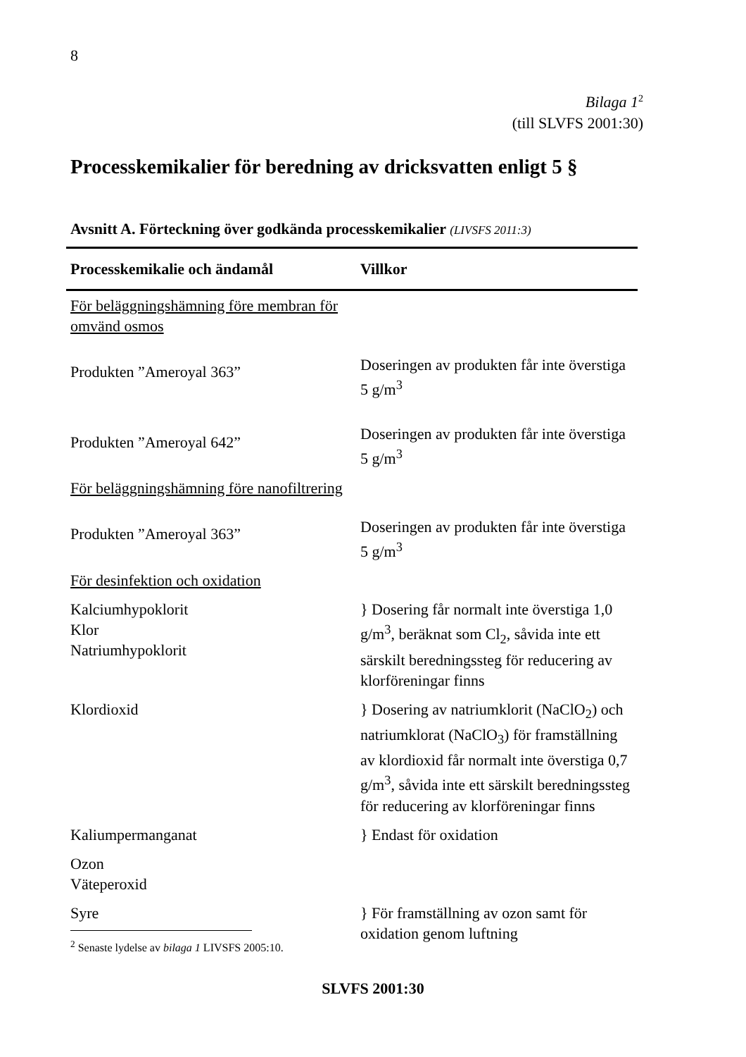8
Bilaga 1<sup>2</sup>
(till SLVFS 2001:30)
Processkemikalier för beredning av dricksvatten enligt 5 §
Avsnitt A. Förteckning över godkända processkemikalier (LIVSFS 2011:3)
| Processkemikalie och ändamål | Villkor |
| --- | --- |
| För beläggningshämning före membran för omvänd osmos | |
| Produkten ”Ameroyal 363” | Doseringen av produkten får inte överstiga 5 g/m<sup>3</sup> |
| Produkten ”Ameroyal 642” | Doseringen av produkten får inte överstiga 5 g/m<sup>3</sup> |
| För beläggningshämning före nanofiltrering | |
| Produkten ”Ameroyal 363” | Doseringen av produkten får inte överstiga 5 g/m<sup>3</sup> |
| För desinfektion och oxidation | |
| Kalciumhypoklorit Klor Natriumhypoklorit | } Dosering får normalt inte överstiga 1,0 g/m<sup>3</sup>, beräknat som Cl<sub>2</sub>, såvida inte ett särskilt beredningssteg för reducering av klorföreningar finns |
| Klordioxid | } Dosering av natriumklorit (NaClO<sub>2</sub>) och natriumklorat (NaClO<sub>3</sub>) för framställning av klordioxid får normalt inte överstiga 0,7 g/m<sup>3</sup>, såvida inte ett särskilt beredningssteg för reducering av klorföreningar finns |
| Kaliumpermanganat | } Endast för oxidation |
| Ozon Väteperoxid | |
| Syre | } För framställning av ozon samt för oxidation genom luftning |
<sup>2</sup> Senaste lydelse av bilaga 1 LIVSFS 2005:10.
SLVFS 2001:30